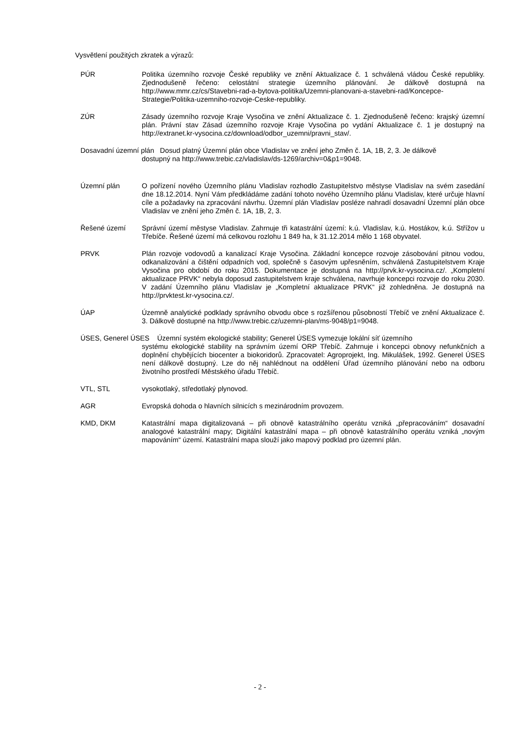Vysvětlení použitých zkratek a výrazů:
PÚR Politika územního rozvoje České republiky ve znění Aktualizace č. 1 schválená vládou České republiky. Zjednodušeně řečeno: celostátní strategie územního plánování. Je dálkově dostupná na http://www.mmr.cz/cs/Stavebni-rad-a-bytova-politika/Uzemni-planovani-a-stavebni-rad/Koncepce-Strategie/Politika-uzemniho-rozvoje-Ceske-republiky.
ZÚR Zásady územního rozvoje Kraje Vysočina ve znění Aktualizace č. 1. Zjednodušeně řečeno: krajský územní plán. Právní stav Zásad územního rozvoje Kraje Vysočina po vydání Aktualizace č. 1 je dostupný na http://extranet.kr-vysocina.cz/download/odbor_uzemni/pravni_stav/.
Dosavadní územní plán Dosud platný Územní plán obce Vladislav ve znění jeho Změn č. 1A, 1B, 2, 3. Je dálkově
dostupný na http://www.trebic.cz/vladislav/ds-1269/archiv=0&p1=9048.
Územní plán O pořízení nového Územního plánu Vladislav rozhodlo Zastupitelstvo městyse Vladislav na svém zasedání dne 18.12.2014. Nyní Vám předkládáme zadání tohoto nového Územního plánu Vladislav, které určuje hlavní cíle a požadavky na zpracování návrhu. Územní plán Vladislav posléze nahradí dosavadní Územní plán obce Vladislav ve znění jeho Změn č. 1A, 1B, 2, 3.
Řešené území Správní území městyse Vladislav. Zahrnuje tři katastrální území: k.ú. Vladislav, k.ú. Hostákov, k.ú. Střížov u Třebíče. Řešené území má celkovou rozlohu 1 849 ha, k 31.12.2014 mělo 1 168 obyvatel.
PRVK Plán rozvoje vodovodů a kanalizací Kraje Vysočina. Základní koncepce rozvoje zásobování pitnou vodou, odkanalizování a čištění odpadních vod, společně s časovým upřesněním, schválená Zastupitelstvem Kraje Vysočina pro období do roku 2015. Dokumentace je dostupná na http://prvk.kr-vysocina.cz/. „Kompletní aktualizace PRVK“ nebyla doposud zastupitelstvem kraje schválena, navrhuje koncepci rozvoje do roku 2030. V zadání Územního plánu Vladislav je „Kompletní aktualizace PRVK“ již zohledněna. Je dostupná na http://prvktest.kr-vysocina.cz/.
ÚAP Územně analytické podklady správního obvodu obce s rozšířenou působností Třebíč ve znění Aktualizace č. 3. Dálkově dostupné na http://www.trebic.cz/uzemni-plan/ms-9048/p1=9048.
ÚSES, Generel ÚSES Územní systém ekologické stability; Generel ÚSES vymezuje lokální síť územního
systému ekologické stability na správním území ORP Třebíč. Zahrnuje i koncepci obnovy nefunkčních a doplnění chybějících biocenter a biokoridorů. Zpracovatel: Agroprojekt, Ing. Mikulášek, 1992. Generel ÚSES není dálkově dostupný. Lze do něj nahlédnout na oddělení Úřad územního plánování nebo na odboru životního prostředí Městského úřadu Třebíč.
VTL, STL vysokotlaký, středotlaký plynovod.
AGR Evropská dohoda o hlavních silnicích s mezinárodním provozem.
KMD, DKM Katastrální mapa digitalizovaná – při obnově katastrálního operátu vzniká „přepracováním“ dosavadní analogové katastrální mapy; Digitální katastrální mapa – při obnově katastrálního operátu vzniká „novým mapováním“ území. Katastrální mapa slouží jako mapový podklad pro územní plán.
- 2 -